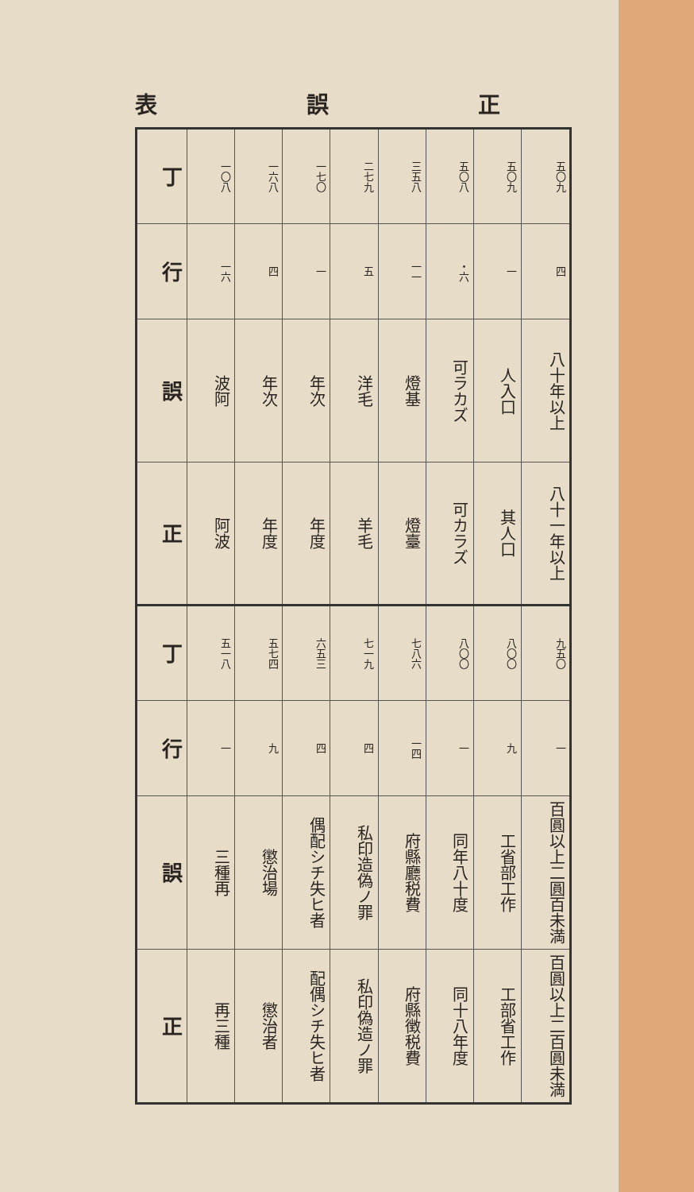正 誤 表
| 丁 | 一〇八 | 一六八 | 一七〇 | 二七九 | 三五八 | 五〇八 | 五〇九 | 五〇九 |
| 行 | 一六 | 四 | 一 | 五 | 一一 | ・六 | 一 | 四 |
| 誤 | 波阿 | 年次 | 年次 | 洋毛 | 燈基 | 可ラカズ | 人入口 | 八十年以上 |
| 正 | 阿波 | 年度 | 年度 | 羊毛 | 燈臺 | 可カラズ | 其人口 | 八十一年以上 |
| 丁 | 五一八 | 五七四 | 六五三 | 七一九 | 七八六 | 八〇〇 | 八〇〇 | 九五〇 |
| 行 | 一 | 九 | 四 | 四 | 一四 | 一 | 九 | 一 |
| 誤 | 三種再 | 懲治場 | 偶配シチ失ヒ者 | 私印造偽ノ罪 | 府縣廳税費 | 同年八十度 | 工省部工作 | 百圓以上二圓百未満 |
| 正 | 再三種 | 懲治者 | 配偶シチ失ヒ者 | 私印偽造ノ罪 | 府縣徴税費 | 同十八年度 | 工部省工作 | 百圓以上二百圓未満 |